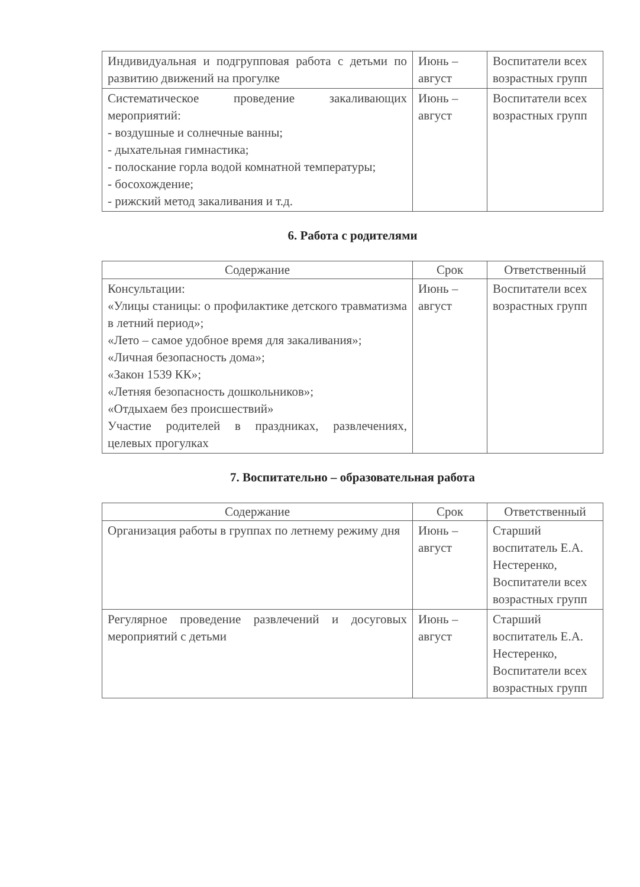| Индивидуальная и подгрупповая работа с детьми по развитию движений на прогулке | Июнь – август | Воспитатели всех возрастных групп |
| Систематическое проведение закаливающих мероприятий: - воздушные и солнечные ванны; - дыхательная гимнастика; - полоскание горла водой комнатной температуры; - босохождение; - рижский метод закаливания и т.д. | Июнь – август | Воспитатели всех возрастных групп |
6. Работа с родителями
| Содержание | Срок | Ответственный |
| --- | --- | --- |
| Консультации: «Улицы станицы: о профилактике детского травматизма в летний период»; «Лето – самое удобное время для закаливания»; «Личная безопасность дома»; «Закон 1539 КК»; «Летняя безопасность дошкольников»; «Отдыхаем без происшествий» Участие родителей в праздниках, развлечениях, целевых прогулках | Июнь – август | Воспитатели всех возрастных групп |
7. Воспитательно – образовательная работа
| Содержание | Срок | Ответственный |
| --- | --- | --- |
| Организация работы в группах по летнему режиму дня | Июнь – август | Старший воспитатель Е.А. Нестеренко, Воспитатели всех возрастных групп |
| Регулярное проведение развлечений и досуговых мероприятий с детьми | Июнь – август | Старший воспитатель Е.А. Нестеренко, Воспитатели всех возрастных групп |